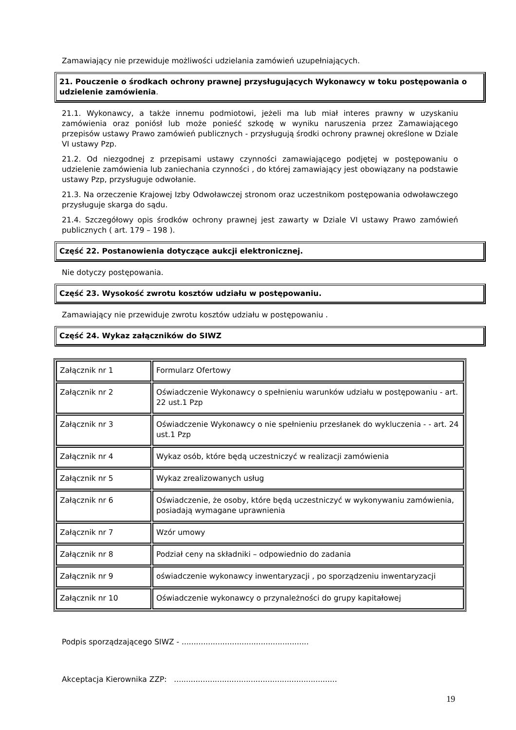Zamawiający nie przewiduje możliwości udzielania zamówień uzupełniających.
21. Pouczenie o środkach ochrony prawnej przysługujących Wykonawcy w toku postępowania o udzielenie zamówienia.
21.1. Wykonawcy, a także innemu podmiotowi, jeżeli ma lub miał interes prawny w uzyskaniu zamówienia oraz poniósł lub może ponieść szkodę w wyniku naruszenia przez Zamawiającego przepisów ustawy Prawo zamówień publicznych - przysługują środki ochrony prawnej określone w Dziale VI ustawy Pzp.
21.2. Od niezgodnej z przepisami ustawy czynności zamawiającego podjętej w postępowaniu o udzielenie zamówienia lub zaniechania czynności , do której zamawiający jest obowiązany na podstawie ustawy Pzp, przysługuje odwołanie.
21.3. Na orzeczenie Krajowej Izby Odwoławczej stronom oraz uczestnikom postępowania odwoławczego przysługuje skarga do sądu.
21.4. Szczegółowy opis środków ochrony prawnej jest zawarty w Dziale VI ustawy Prawo zamówień publicznych ( art. 179 – 198 ).
Część 22. Postanowienia dotyczące aukcji elektronicznej.
Nie dotyczy postępowania.
Część 23. Wysokość zwrotu kosztów udziału w postępowaniu.
Zamawiający nie przewiduje zwrotu kosztów udziału w postępowaniu .
Część 24. Wykaz załączników do SIWZ
| Załącznik nr 1 | Formularz Ofertowy |
| Załącznik nr 2 | Oświadczenie Wykonawcy o spełnieniu warunków udziału w postępowaniu - art. 22 ust.1 Pzp |
| Załącznik nr 3 | Oświadczenie Wykonawcy o nie spełnieniu przesłanek do wykluczenia - - art. 24 ust.1 Pzp |
| Załącznik nr 4 | Wykaz osób, które będą uczestniczyć w realizacji zamówienia |
| Załącznik nr 5 | Wykaz zrealizowanych usług |
| Załącznik nr 6 | Oświadczenie, że osoby, które będą uczestniczyć w wykonywaniu zamówienia, posiadają wymagane uprawnienia |
| Załącznik nr 7 | Wzór umowy |
| Załącznik nr 8 | Podział ceny na składniki – odpowiednio do zadania |
| Załącznik nr 9 | oświadczenie wykonawcy inwentaryzacji , po sporządzeniu inwentaryzacji |
| Załącznik nr 10 | Oświadczenie wykonawcy o przynależności do grupy kapitałowej |
Podpis sporządzającego SIWZ - .....................................................
Akceptacja Kierownika ZZP: ....................................................................
19